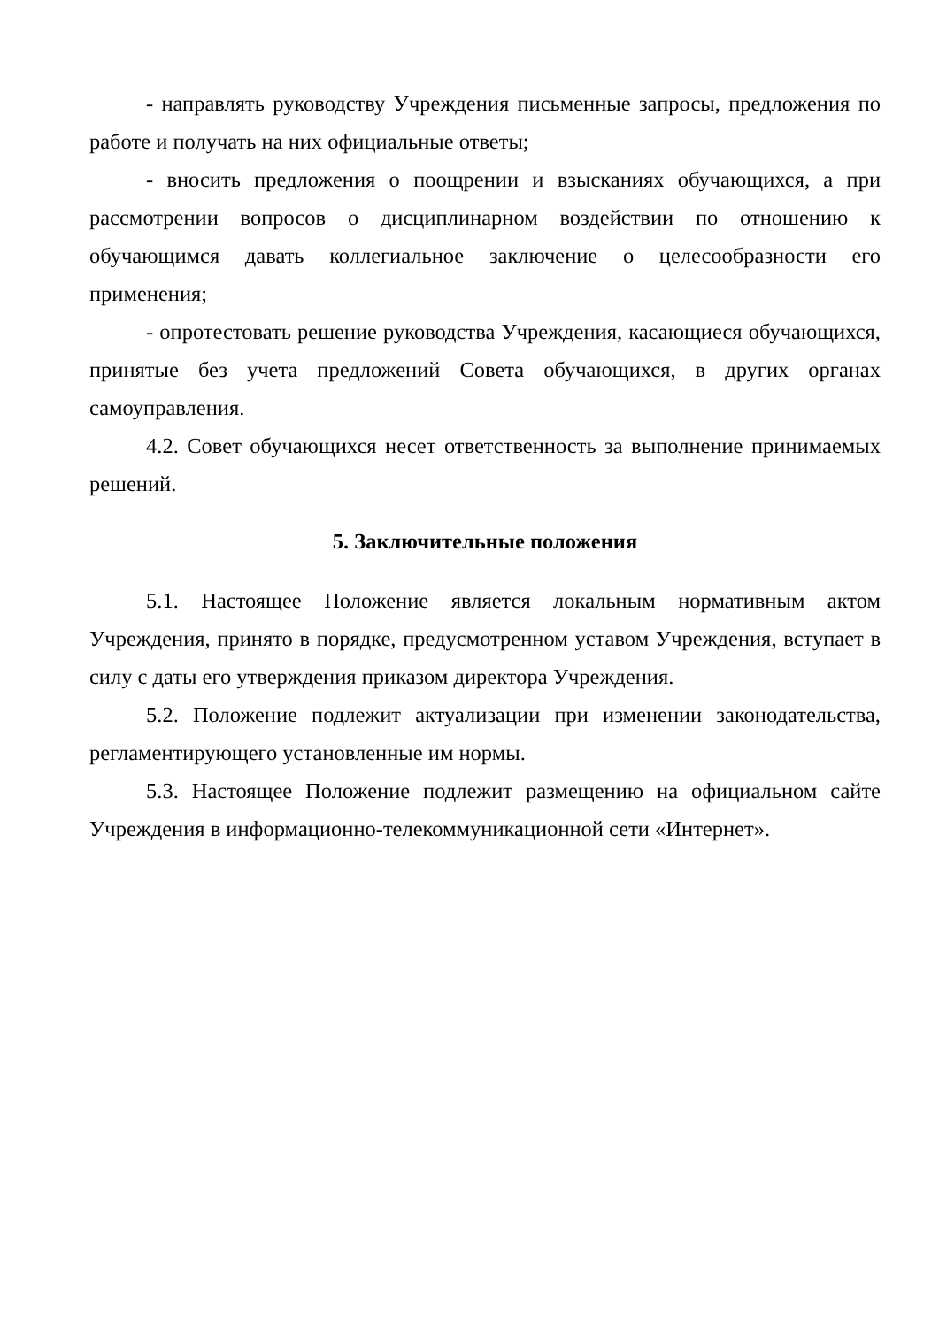- направлять руководству Учреждения письменные запросы, предложения по работе и получать на них официальные ответы;
- вносить предложения о поощрении и взысканиях обучающихся, а при рассмотрении вопросов о дисциплинарном воздействии по отношению к обучающимся давать коллегиальное заключение о целесообразности его применения;
- опротестовать решение руководства Учреждения, касающиеся обучающихся, принятые без учета предложений Совета обучающихся, в других органах самоуправления.
4.2. Совет обучающихся несет ответственность за выполнение принимаемых решений.
5. Заключительные положения
5.1. Настоящее Положение является локальным нормативным актом Учреждения, принято в порядке, предусмотренном уставом Учреждения, вступает в силу с даты его утверждения приказом директора Учреждения.
5.2. Положение подлежит актуализации при изменении законодательства, регламентирующего установленные им нормы.
5.3. Настоящее Положение подлежит размещению на официальном сайте Учреждения в информационно-телекоммуникационной сети «Интернет».